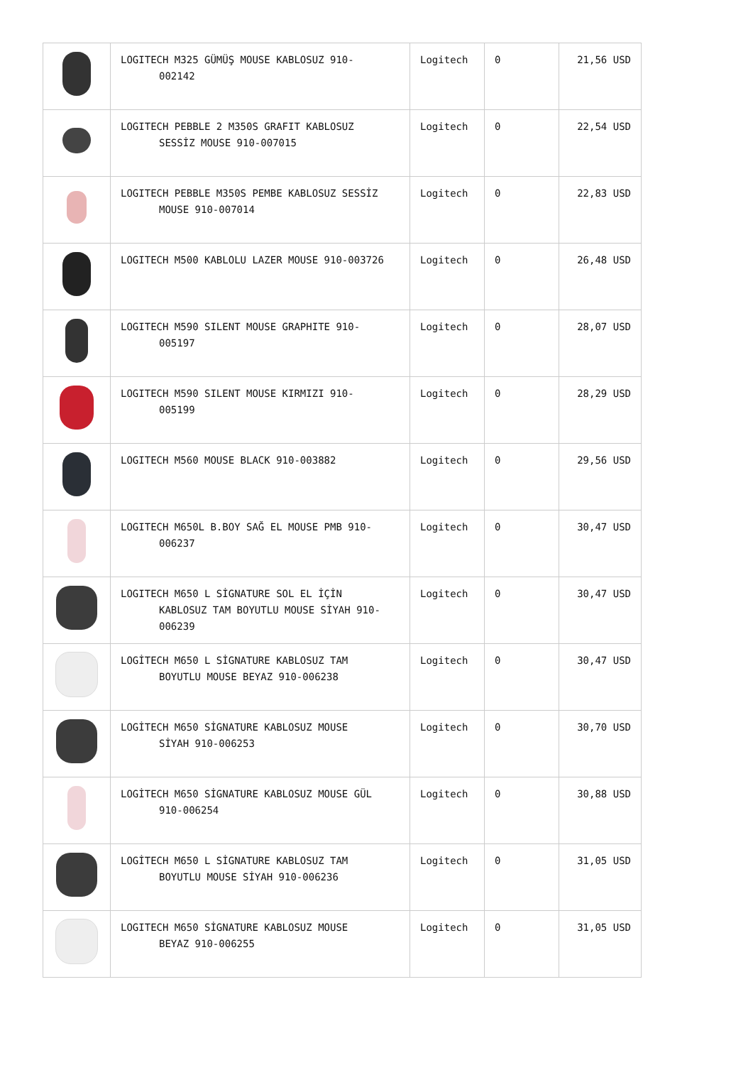| | LOGITECH M325 GÜMÜŞ MOUSE KABLOSUZ 910- 002142 | Logitech | 0 | 21,56 USD |
| | LOGITECH PEBBLE 2 M350S GRAFIT KABLOSUZ SESSİZ MOUSE 910-007015 | Logitech | 0 | 22,54 USD |
| | LOGITECH PEBBLE M350S PEMBE KABLOSUZ SESSİZ MOUSE 910-007014 | Logitech | 0 | 22,83 USD |
| | LOGITECH M500 KABLOLU LAZER MOUSE 910-003726 | Logitech | 0 | 26,48 USD |
| | LOGITECH M590 SILENT MOUSE GRAPHITE 910- 005197 | Logitech | 0 | 28,07 USD |
| | LOGITECH M590 SILENT MOUSE KIRMIZI 910- 005199 | Logitech | 0 | 28,29 USD |
| | LOGITECH M560 MOUSE BLACK 910-003882 | Logitech | 0 | 29,56 USD |
| | LOGITECH M650L B.BOY SAĞ EL MOUSE PMB 910- 006237 | Logitech | 0 | 30,47 USD |
| | LOGITECH M650 L SİGNATURE SOL EL İÇİN KABLOSUZ TAM BOYUTLU MOUSE SİYAH 910- 006239 | Logitech | 0 | 30,47 USD |
| | LOGİTECH M650 L SİGNATURE KABLOSUZ TAM BOYUTLU MOUSE BEYAZ 910-006238 | Logitech | 0 | 30,47 USD |
| | LOGİTECH M650 SİGNATURE KABLOSUZ MOUSE SİYAH 910-006253 | Logitech | 0 | 30,70 USD |
| | LOGİTECH M650 SİGNATURE KABLOSUZ MOUSE GÜL 910-006254 | Logitech | 0 | 30,88 USD |
| | LOGİTECH M650 L SİGNATURE KABLOSUZ TAM BOYUTLU MOUSE SİYAH 910-006236 | Logitech | 0 | 31,05 USD |
| | LOGITECH M650 SİGNATURE KABLOSUZ MOUSE BEYAZ 910-006255 | Logitech | 0 | 31,05 USD |